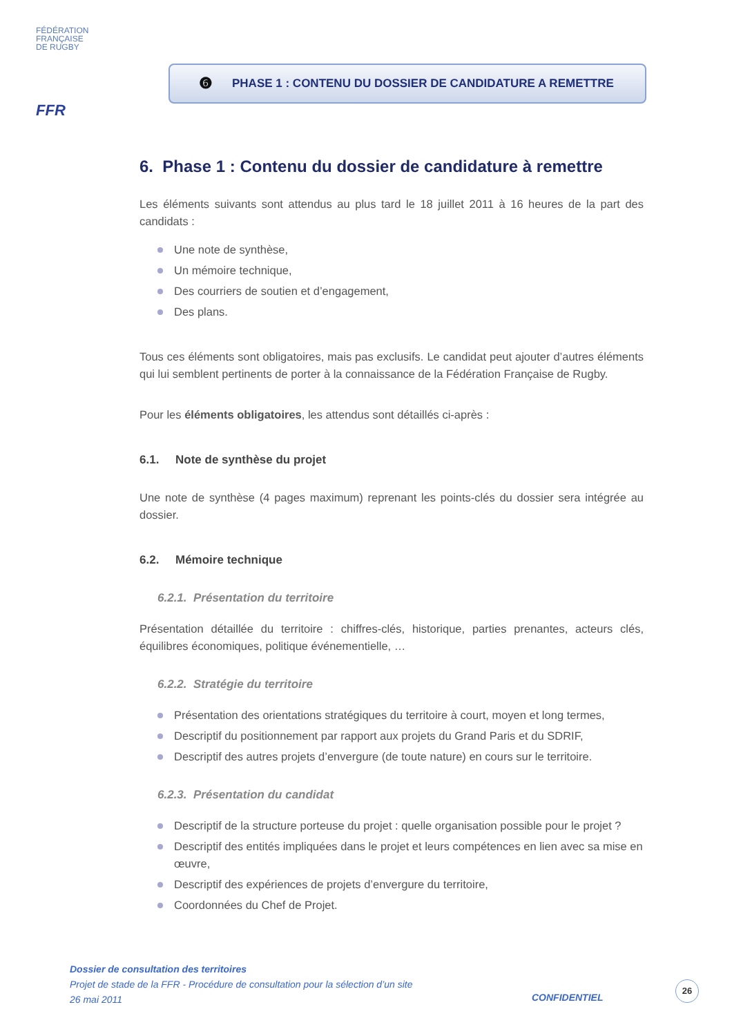FÉDÉRATION
FRANÇAISE
DE RUGBY
FFR
❻ PHASE 1 : CONTENU DU DOSSIER DE CANDIDATURE A REMETTRE
6. Phase 1 : Contenu du dossier de candidature à remettre
Les éléments suivants sont attendus au plus tard le 18 juillet 2011 à 16 heures de la part des candidats :
Une note de synthèse,
Un mémoire technique,
Des courriers de soutien et d’engagement,
Des plans.
Tous ces éléments sont obligatoires, mais pas exclusifs. Le candidat peut ajouter d’autres éléments qui lui semblent pertinents de porter à la connaissance de la Fédération Française de Rugby.
Pour les éléments obligatoires, les attendus sont détaillés ci-après :
6.1. Note de synthèse du projet
Une note de synthèse (4 pages maximum) reprenant les points-clés du dossier sera intégrée au dossier.
6.2. Mémoire technique
6.2.1. Présentation du territoire
Présentation détaillée du territoire : chiffres-clés, historique, parties prenantes, acteurs clés, équilibres économiques, politique événementielle, …
6.2.2. Stratégie du territoire
Présentation des orientations stratégiques du territoire à court, moyen et long termes,
Descriptif du positionnement par rapport aux projets du Grand Paris et du SDRIF,
Descriptif des autres projets d’envergure (de toute nature) en cours sur le territoire.
6.2.3. Présentation du candidat
Descriptif de la structure porteuse du projet : quelle organisation possible pour le projet ?
Descriptif des entités impliquées dans le projet et leurs compétences en lien avec sa mise en œuvre,
Descriptif des expériences de projets d’envergure du territoire,
Coordonnées du Chef de Projet.
Dossier de consultation des territoires
Projet de stade de la FFR - Procédure de consultation pour la sélection d’un site
26 mai 2011
CONFIDENTIEL
26